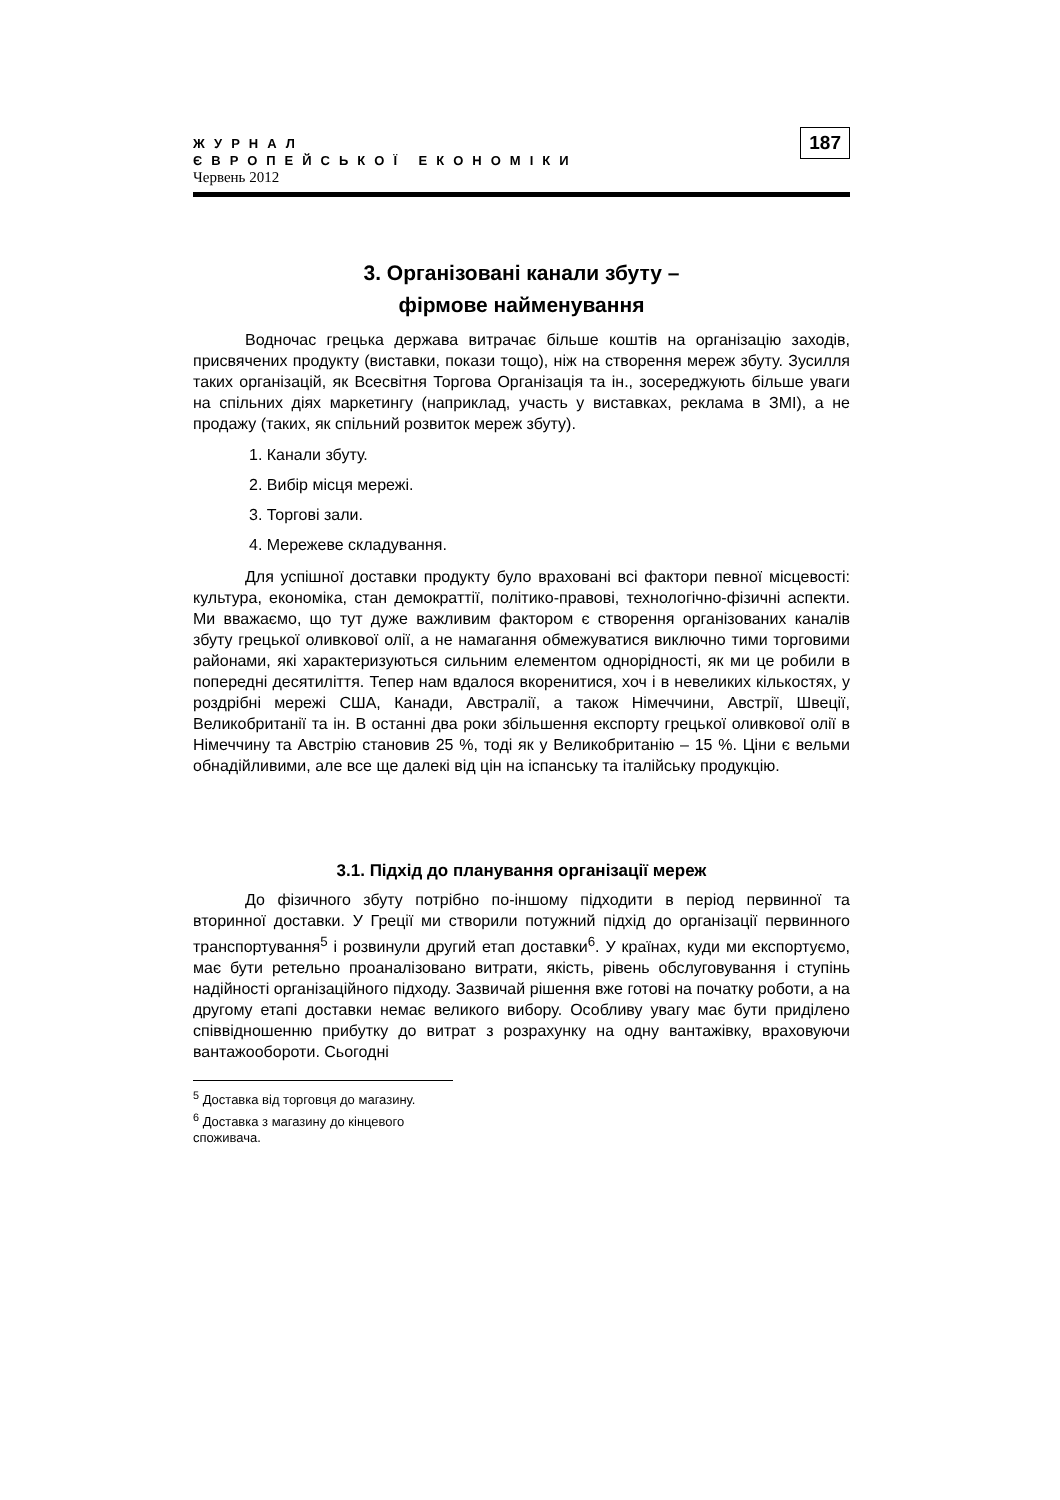ЖУРНАЛ
ЄВРОПЕЙСЬКОЇ ЕКОНОМІКИ
Червень 2012
187
3. Організовані канали збуту –
фірмове найменування
Водночас грецька держава витрачає більше коштів на організацію заходів, присвячених продукту (виставки, покази тощо), ніж на створення мереж збуту. Зусилля таких організацій, як Всесвітня Торгова Організація та ін., зосереджують більше уваги на спільних діях маркетингу (наприклад, участь у виставках, реклама в ЗМІ), а не продажу (таких, як спільний розвиток мереж збуту).
1. Канали збуту.
2. Вибір місця мережі.
3. Торгові зали.
4. Мережеве складування.
Для успішної доставки продукту було враховані всі фактори певної місцевості: культура, економіка, стан демократтії, політико-правові, технологічно-фізичні аспекти. Ми вважаємо, що тут дуже важливим фактором є створення організованих каналів збуту грецької оливкової олії, а не намагання обмежуватися виключно тими торговими районами, які характеризуються сильним елементом однорідності, як ми це робили в попередні десятиліття. Тепер нам вдалося вкоренитися, хоч і в невеликих кількостях, у роздрібні мережі США, Канади, Австралії, а також Німеччини, Австрії, Швеції, Великобританії та ін. В останні два роки збільшення експорту грецької оливкової олії в Німеччину та Австрію становив 25 %, тоді як у Великобританію – 15 %. Ціни є вельми обнадійливими, але все ще далекі від цін на іспанську та італійську продукцію.
3.1. Підхід до планування організації мереж
До фізичного збуту потрібно по-іншому підходити в період первинної та вторинної доставки. У Греції ми створили потужний підхід до організації первинного транспортування<sup>5</sup> і розвинули другий етап доставки<sup>6</sup>. У країнах, куди ми експортуємо, має бути ретельно проаналізовано витрати, якість, рівень обслуговування і ступінь надійності організаційного підходу. Зазвичай рішення вже готові на початку роботи, а на другому етапі доставки немає великого вибору. Особливу увагу має бути приділено співвідношенню прибутку до витрат з розрахунку на одну вантажівку, враховуючи вантажообороти. Сьогодні
<sup>5</sup> Доставка від торговця до магазину.
<sup>6</sup> Доставка з магазину до кінцевого споживача.